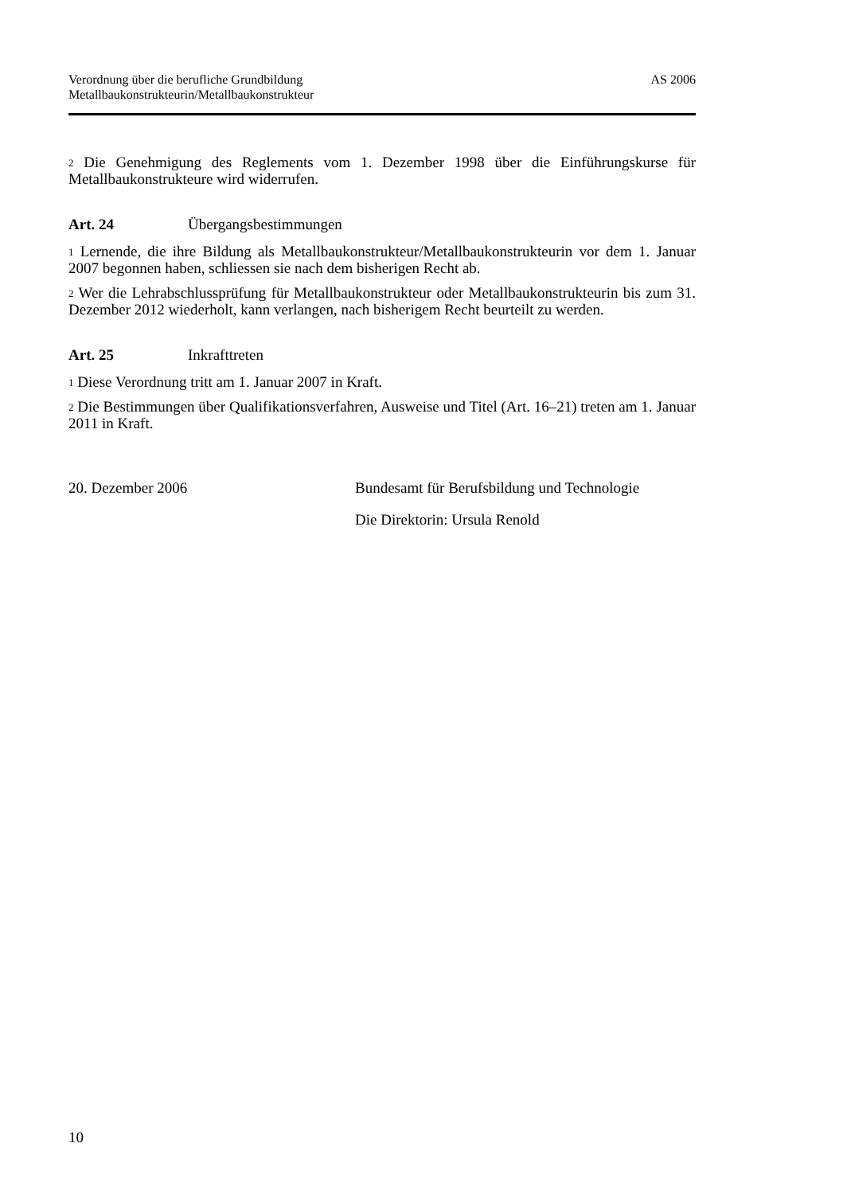Verordnung über die berufliche Grundbildung
Metallbaukonstrukteurin/Metallbaukonstrukteur
AS 2006
<sup>2</sup> Die Genehmigung des Reglements vom 1. Dezember 1998 über die Einführungs­kurse für Metallbaukonstrukteure wird widerrufen.
Art. 24 Übergangsbestimmungen
<sup>1</sup> Lernende, die ihre Bildung als Metallbaukonstrukteur/Metallbaukonstrukteurin vor dem 1. Januar 2007 begonnen haben, schliessen sie nach dem bisherigen Recht ab.
<sup>2</sup> Wer die Lehrabschlussprüfung für Metallbaukonstrukteur oder Metallbaukonstruk­teurin bis zum 31. Dezember 2012 wiederholt, kann verlangen, nach bisherigem Recht beurteilt zu werden.
Art. 25 Inkrafttreten
<sup>1</sup> Diese Verordnung tritt am 1. Januar 2007 in Kraft.
<sup>2</sup> Die Bestimmungen über Qualifikationsverfahren, Ausweise und Titel (Art. 16–21) treten am 1. Januar 2011 in Kraft.
20. Dezember 2006 Bundesamt für Berufsbildung und Technologie
Die Direktorin: Ursula Renold
10